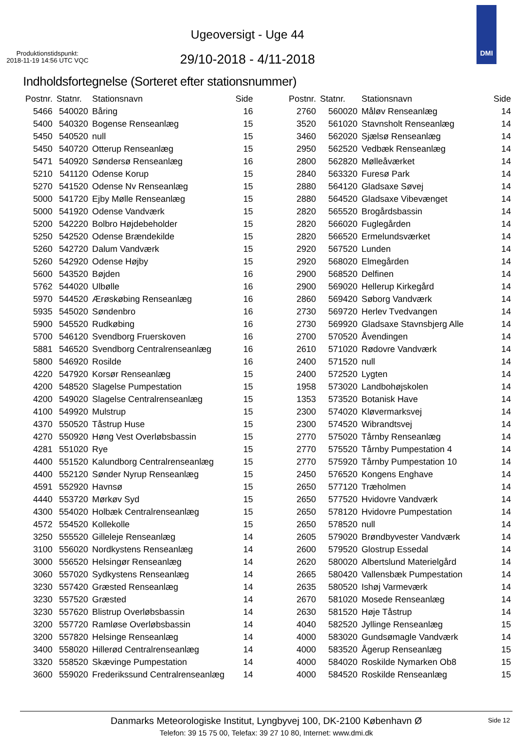Ugeoversigt - Uge 44
Produktionstidspunkt:
2018-11-19 14:56 UTC VQC
29/10-2018 - 4/11-2018
DMI
Indholdsfortegnelse (Sorteret efter stationsnummer)
| Postnr. | Statnr. | Stationsnavn | Side |
| --- | --- | --- | --- |
| 5466 | 540020 | Båring | 16 |
| 5400 | 540320 | Bogense Renseanlæg | 15 |
| 5450 | 540520 | null | 15 |
| 5450 | 540720 | Otterup Renseanlæg | 15 |
| 5471 | 540920 | Søndersø Renseanlæg | 16 |
| 5210 | 541120 | Odense Korup | 15 |
| 5270 | 541520 | Odense Nv Renseanlæg | 15 |
| 5000 | 541720 | Ejby Mølle Renseanlæg | 15 |
| 5000 | 541920 | Odense Vandværk | 15 |
| 5200 | 542220 | Bolbro Højdebeholder | 15 |
| 5250 | 542520 | Odense Brændekilde | 15 |
| 5260 | 542720 | Dalum Vandværk | 15 |
| 5260 | 542920 | Odense Højby | 15 |
| 5600 | 543520 | Bøjden | 16 |
| 5762 | 544020 | Ulbølle | 16 |
| 5970 | 544520 | Ærøskøbing Renseanlæg | 16 |
| 5935 | 545020 | Søndenbro | 16 |
| 5900 | 545520 | Rudkøbing | 16 |
| 5700 | 546120 | Svendborg Fruerskoven | 16 |
| 5881 | 546520 | Svendborg Centralrenseanlæg | 16 |
| 5800 | 546920 | Rosilde | 16 |
| 4220 | 547920 | Korsør Renseanlæg | 15 |
| 4200 | 548520 | Slagelse Pumpestation | 15 |
| 4200 | 549020 | Slagelse Centralrenseanlæg | 15 |
| 4100 | 549920 | Mulstrup | 15 |
| 4370 | 550520 | Tåstrup Huse | 15 |
| 4270 | 550920 | Høng Vest Overløbsbassin | 15 |
| 4281 | 551020 | Rye | 15 |
| 4400 | 551520 | Kalundborg Centralrenseanlæg | 15 |
| 4400 | 552120 | Sønder Nyrup Renseanlæg | 15 |
| 4591 | 552920 | Havnsø | 15 |
| 4440 | 553720 | Mørkøv Syd | 15 |
| 4300 | 554020 | Holbæk Centralrenseanlæg | 15 |
| 4572 | 554520 | Kollekolle | 15 |
| 3250 | 555520 | Gilleleje Renseanlæg | 14 |
| 3100 | 556020 | Nordkystens Renseanlæg | 14 |
| 3000 | 556520 | Helsingør Renseanlæg | 14 |
| 3060 | 557020 | Sydkystens Renseanlæg | 14 |
| 3230 | 557420 | Græsted Renseanlæg | 14 |
| 3230 | 557520 | Græsted | 14 |
| 3230 | 557620 | Blistrup Overløbsbassin | 14 |
| 3200 | 557720 | Ramløse Overløbsbassin | 14 |
| 3200 | 557820 | Helsinge Renseanlæg | 14 |
| 3400 | 558020 | Hillerød Centralrenseanlæg | 14 |
| 3320 | 558520 | Skævinge Pumpestation | 14 |
| 3600 | 559020 | Frederikssund Centralrenseanlæg | 14 |
| Postnr. | Statnr. | Stationsnavn | Side |
| --- | --- | --- | --- |
| 2760 | 560020 | Måløv Renseanlæg | 14 |
| 3520 | 561020 | Stavnsholt Renseanlæg | 14 |
| 3460 | 562020 | Sjælsø Renseanlæg | 14 |
| 2950 | 562520 | Vedbæk Renseanlæg | 14 |
| 2800 | 562820 | Mølleåværket | 14 |
| 2840 | 563320 | Furesø Park | 14 |
| 2880 | 564120 | Gladsaxe Søvej | 14 |
| 2880 | 564520 | Gladsaxe Vibevænget | 14 |
| 2820 | 565520 | Brogårdsbassin | 14 |
| 2820 | 566020 | Fuglegården | 14 |
| 2820 | 566520 | Ermelundsværket | 14 |
| 2920 | 567520 | Lunden | 14 |
| 2920 | 568020 | Elmegården | 14 |
| 2900 | 568520 | Delfinen | 14 |
| 2900 | 569020 | Hellerup Kirkegård | 14 |
| 2860 | 569420 | Søborg Vandværk | 14 |
| 2730 | 569720 | Herlev Tvedvangen | 14 |
| 2730 | 569920 | Gladsaxe Stavnsbjerg Alle | 14 |
| 2700 | 570520 | Åvendingen | 14 |
| 2610 | 571020 | Rødovre Vandværk | 14 |
| 2400 | 571520 | null | 14 |
| 2400 | 572520 | Lygten | 14 |
| 1958 | 573020 | Landbohøjskolen | 14 |
| 1353 | 573520 | Botanisk Have | 14 |
| 2300 | 574020 | Kløvermarksvej | 14 |
| 2300 | 574520 | Wibrandtsvej | 14 |
| 2770 | 575020 | Tårnby Renseanlæg | 14 |
| 2770 | 575520 | Tårnby Pumpestation 4 | 14 |
| 2770 | 575920 | Tårnby Pumpestation 10 | 14 |
| 2450 | 576520 | Kongens Enghave | 14 |
| 2650 | 577120 | Træholmen | 14 |
| 2650 | 577520 | Hvidovre Vandværk | 14 |
| 2650 | 578120 | Hvidovre Pumpestation | 14 |
| 2650 | 578520 | null | 14 |
| 2605 | 579020 | Brøndbyvester Vandværk | 14 |
| 2600 | 579520 | Glostrup Essedal | 14 |
| 2620 | 580020 | Albertslund Materielgård | 14 |
| 2665 | 580420 | Vallensbæk Pumpestation | 14 |
| 2635 | 580520 | Ishøj Varmeværk | 14 |
| 2670 | 581020 | Mosede Renseanlæg | 14 |
| 2630 | 581520 | Høje Tåstrup | 14 |
| 4040 | 582520 | Jyllinge Renseanlæg | 15 |
| 4000 | 583020 | Gundsømagle Vandværk | 14 |
| 4000 | 583520 | Ågerup Renseanlæg | 15 |
| 4000 | 584020 | Roskilde Nymarken Ob8 | 15 |
| 4000 | 584520 | Roskilde Renseanlæg | 15 |
Danmarks Meteorologiske Institut, Lyngbyvej 100, DK-2100 København Ø
Telefon: 39 15 75 00, Telefax: 39 27 10 80, Internet: www.dmi.dk
Side 12